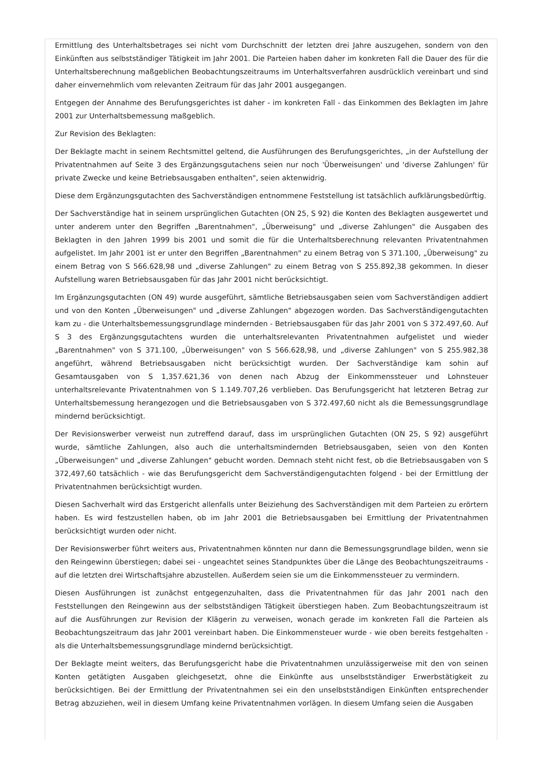Ermittlung des Unterhaltsbetrages sei nicht vom Durchschnitt der letzten drei Jahre auszugehen, sondern von den Einkünften aus selbstständiger Tätigkeit im Jahr 2001. Die Parteien haben daher im konkreten Fall die Dauer des für die Unterhaltsberechnung maßgeblichen Beobachtungszeitraums im Unterhaltsverfahren ausdrücklich vereinbart und sind daher einvernehmlich vom relevanten Zeitraum für das Jahr 2001 ausgegangen.
Entgegen der Annahme des Berufungsgerichtes ist daher - im konkreten Fall - das Einkommen des Beklagten im Jahre 2001 zur Unterhaltsbemessung maßgeblich.
Zur Revision des Beklagten:
Der Beklagte macht in seinem Rechtsmittel geltend, die Ausführungen des Berufungsgerichtes, „in der Aufstellung der Privatentnahmen auf Seite 3 des Ergänzungsgutachens seien nur noch 'Überweisungen' und 'diverse Zahlungen' für private Zwecke und keine Betriebsausgaben enthalten", seien aktenwidrig.
Diese dem Ergänzungsgutachten des Sachverständigen entnommene Feststellung ist tatsächlich aufklärungsbedürftig.
Der Sachverständige hat in seinem ursprünglichen Gutachten (ON 25, S 92) die Konten des Beklagten ausgewertet und unter anderem unter den Begriffen „Barentnahmen", „Überweisung" und „diverse Zahlungen" die Ausgaben des Beklagten in den Jahren 1999 bis 2001 und somit die für die Unterhaltsberechnung relevanten Privatentnahmen aufgelistet. Im Jahr 2001 ist er unter den Begriffen „Barentnahmen" zu einem Betrag von S 371.100, „Überweisung" zu einem Betrag von S 566.628,98 und „diverse Zahlungen" zu einem Betrag von S 255.892,38 gekommen. In dieser Aufstellung waren Betriebsausgaben für das Jahr 2001 nicht berücksichtigt.
Im Ergänzungsgutachten (ON 49) wurde ausgeführt, sämtliche Betriebsausgaben seien vom Sachverständigen addiert und von den Konten „Überweisungen" und „diverse Zahlungen" abgezogen worden. Das Sachverständigengutachten kam zu - die Unterhaltsbemessungsgrundlage mindernden - Betriebsausgaben für das Jahr 2001 von S 372.497,60. Auf S 3 des Ergänzungsgutachtens wurden die unterhaltsrelevanten Privatentnahmen aufgelistet und wieder „Barentnahmen" von S 371.100, „Überweisungen" von S 566.628,98, und „diverse Zahlungen" von S 255.982,38 angeführt, während Betriebsausgaben nicht berücksichtigt wurden. Der Sachverständige kam sohin auf Gesamtausgaben von S 1,357.621,36 von denen nach Abzug der Einkommenssteuer und Lohnsteuer unterhaltsrelevante Privatentnahmen von S 1.149.707,26 verblieben. Das Berufungsgericht hat letzteren Betrag zur Unterhaltsbemessung herangezogen und die Betriebsausgaben von S 372.497,60 nicht als die Bemessungsgrundlage mindernd berücksichtigt.
Der Revisionswerber verweist nun zutreffend darauf, dass im ursprünglichen Gutachten (ON 25, S 92) ausgeführt wurde, sämtliche Zahlungen, also auch die unterhaltsmindernden Betriebsausgaben, seien von den Konten „Überweisungen" und „diverse Zahlungen" gebucht worden. Demnach steht nicht fest, ob die Betriebsausgaben von S 372,497,60 tatsächlich - wie das Berufungsgericht dem Sachverständigengutachten folgend - bei der Ermittlung der Privatentnahmen berücksichtigt wurden.
Diesen Sachverhalt wird das Erstgericht allenfalls unter Beiziehung des Sachverständigen mit dem Parteien zu erörtern haben. Es wird festzustellen haben, ob im Jahr 2001 die Betriebsausgaben bei Ermittlung der Privatentnahmen berücksichtigt wurden oder nicht.
Der Revisionswerber führt weiters aus, Privatentnahmen könnten nur dann die Bemessungsgrundlage bilden, wenn sie den Reingewinn überstiegen; dabei sei - ungeachtet seines Standpunktes über die Länge des Beobachtungszeitraums - auf die letzten drei Wirtschaftsjahre abzustellen. Außerdem seien sie um die Einkommenssteuer zu vermindern.
Diesen Ausführungen ist zunächst entgegenzuhalten, dass die Privatentnahmen für das Jahr 2001 nach den Feststellungen den Reingewinn aus der selbstständigen Tätigkeit überstiegen haben. Zum Beobachtungszeitraum ist auf die Ausführungen zur Revision der Klägerin zu verweisen, wonach gerade im konkreten Fall die Parteien als Beobachtungszeitraum das Jahr 2001 vereinbart haben. Die Einkommensteuer wurde - wie oben bereits festgehalten - als die Unterhaltsbemessungsgrundlage mindernd berücksichtigt.
Der Beklagte meint weiters, das Berufungsgericht habe die Privatentnahmen unzulässigerweise mit den von seinen Konten getätigten Ausgaben gleichgesetzt, ohne die Einkünfte aus unselbstständiger Erwerbstätigkeit zu berücksichtigen. Bei der Ermittlung der Privatentnahmen sei ein den unselbstständigen Einkünften entsprechender Betrag abzuziehen, weil in diesem Umfang keine Privatentnahmen vorlägen. In diesem Umfang seien die Ausgaben